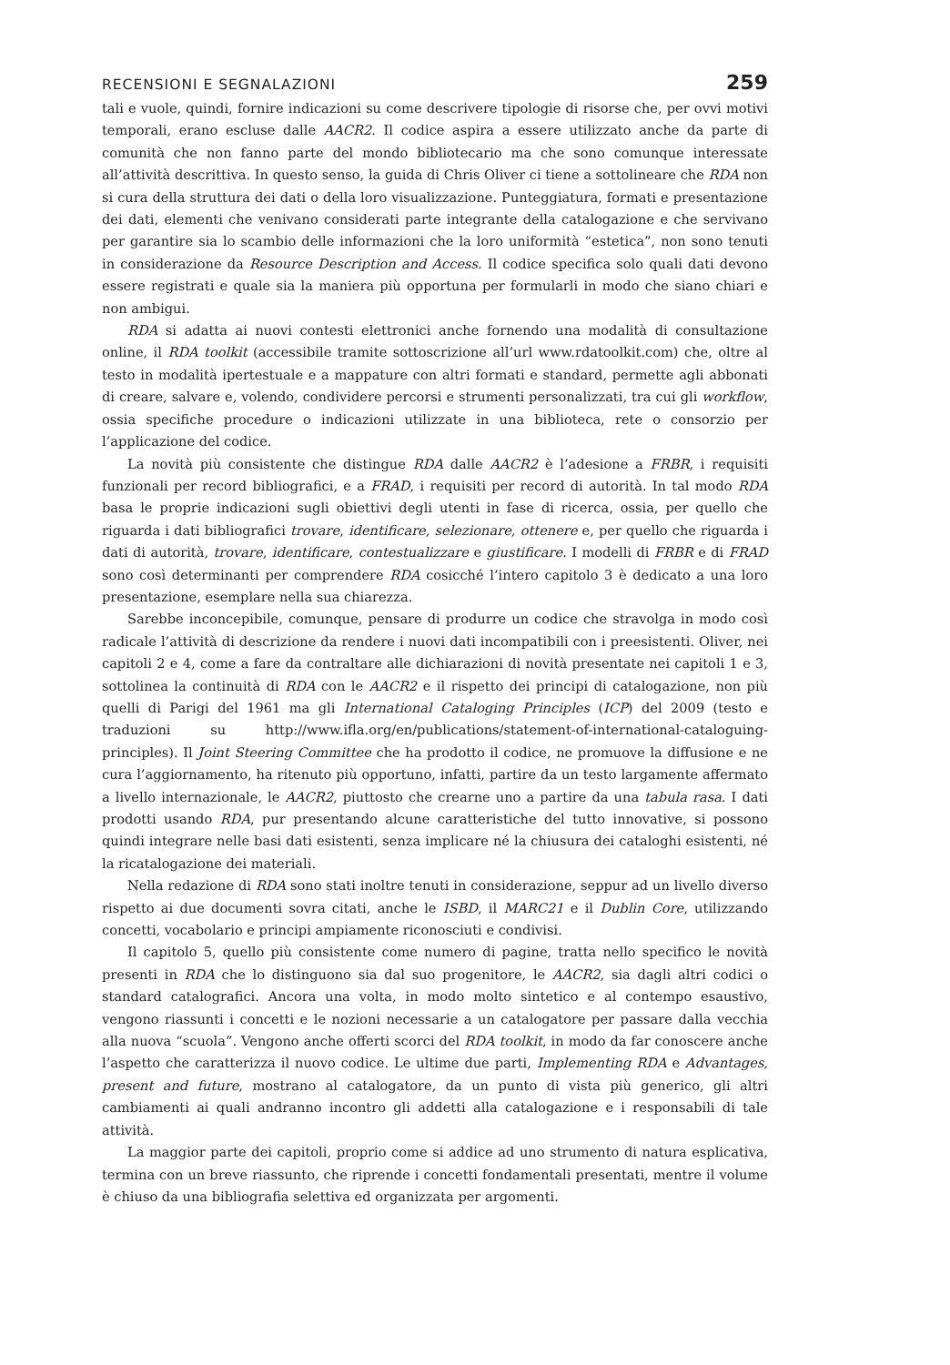RECENSIONI E SEGNALAZIONI 259
tali e vuole, quindi, fornire indicazioni su come descrivere tipologie di risorse che, per ovvi motivi temporali, erano escluse dalle AACR2. Il codice aspira a essere utilizzato anche da parte di comunità che non fanno parte del mondo bibliotecario ma che sono comunque interessate all’attività descrittiva. In questo senso, la guida di Chris Oliver ci tiene a sottolineare che RDA non si cura della struttura dei dati o della loro visualizzazione. Punteggiatura, formati e presentazione dei dati, elementi che venivano considerati parte integrante della catalogazione e che servivano per garantire sia lo scambio delle informazioni che la loro uniformità “estetica”, non sono tenuti in considerazione da Resource Description and Access. Il codice specifica solo quali dati devono essere registrati e quale sia la maniera più opportuna per formularli in modo che siano chiari e non ambigui.
RDA si adatta ai nuovi contesti elettronici anche fornendo una modalità di consultazione online, il RDA toolkit (accessibile tramite sottoscrizione all’url www.rdatoolkit.com) che, oltre al testo in modalità ipertestuale e a mappature con altri formati e standard, permette agli abbonati di creare, salvare e, volendo, condividere percorsi e strumenti personalizzati, tra cui gli workflow, ossia specifiche procedure o indicazioni utilizzate in una biblioteca, rete o consorzio per l’applicazione del codice.
La novità più consistente che distingue RDA dalle AACR2 è l’adesione a FRBR, i requisiti funzionali per record bibliografici, e a FRAD, i requisiti per record di autorità. In tal modo RDA basa le proprie indicazioni sugli obiettivi degli utenti in fase di ricerca, ossia, per quello che riguarda i dati bibliografici trovare, identificare, selezionare, ottenere e, per quello che riguarda i dati di autorità, trovare, identificare, contestualizzare e giustificare. I modelli di FRBR e di FRAD sono così determinanti per comprendere RDA cosicché l’intero capitolo 3 è dedicato a una loro presentazione, esemplare nella sua chiarezza.
Sarebbe inconcepibile, comunque, pensare di produrre un codice che stravolga in modo così radicale l’attività di descrizione da rendere i nuovi dati incompatibili con i preesistenti. Oliver, nei capitoli 2 e 4, come a fare da contraltare alle dichiarazioni di novità presentate nei capitoli 1 e 3, sottolinea la continuità di RDA con le AACR2 e il rispetto dei principi di catalogazione, non più quelli di Parigi del 1961 ma gli International Cataloging Principles (ICP) del 2009 (testo e traduzioni su http://www.ifla.org/en/publications/statement-of-international-cataloguing-principles). Il Joint Steering Committee che ha prodotto il codice, ne promuove la diffusione e ne cura l’aggiornamento, ha ritenuto più opportuno, infatti, partire da un testo largamente affermato a livello internazionale, le AACR2, piuttosto che crearne uno a partire da una tabula rasa. I dati prodotti usando RDA, pur presentando alcune caratteristiche del tutto innovative, si possono quindi integrare nelle basi dati esistenti, senza implicare né la chiusura dei cataloghi esistenti, né la ricatalogazione dei materiali.
Nella redazione di RDA sono stati inoltre tenuti in considerazione, seppur ad un livello diverso rispetto ai due documenti sovra citati, anche le ISBD, il MARC21 e il Dublin Core, utilizzando concetti, vocabolario e principi ampiamente riconosciuti e condivisi.
Il capitolo 5, quello più consistente come numero di pagine, tratta nello specifico le novità presenti in RDA che lo distinguono sia dal suo progenitore, le AACR2, sia dagli altri codici o standard catalografici. Ancora una volta, in modo molto sintetico e al contempo esaustivo, vengono riassunti i concetti e le nozioni necessarie a un catalogatore per passare dalla vecchia alla nuova “scuola”. Vengono anche offerti scorci del RDA toolkit, in modo da far conoscere anche l’aspetto che caratterizza il nuovo codice. Le ultime due parti, Implementing RDA e Advantages, present and future, mostrano al catalogatore, da un punto di vista più generico, gli altri cambiamenti ai quali andranno incontro gli addetti alla catalogazione e i responsabili di tale attività.
La maggior parte dei capitoli, proprio come si addice ad uno strumento di natura esplicativa, termina con un breve riassunto, che riprende i concetti fondamentali presentati, mentre il volume è chiuso da una bibliografia selettiva ed organizzata per argomenti.